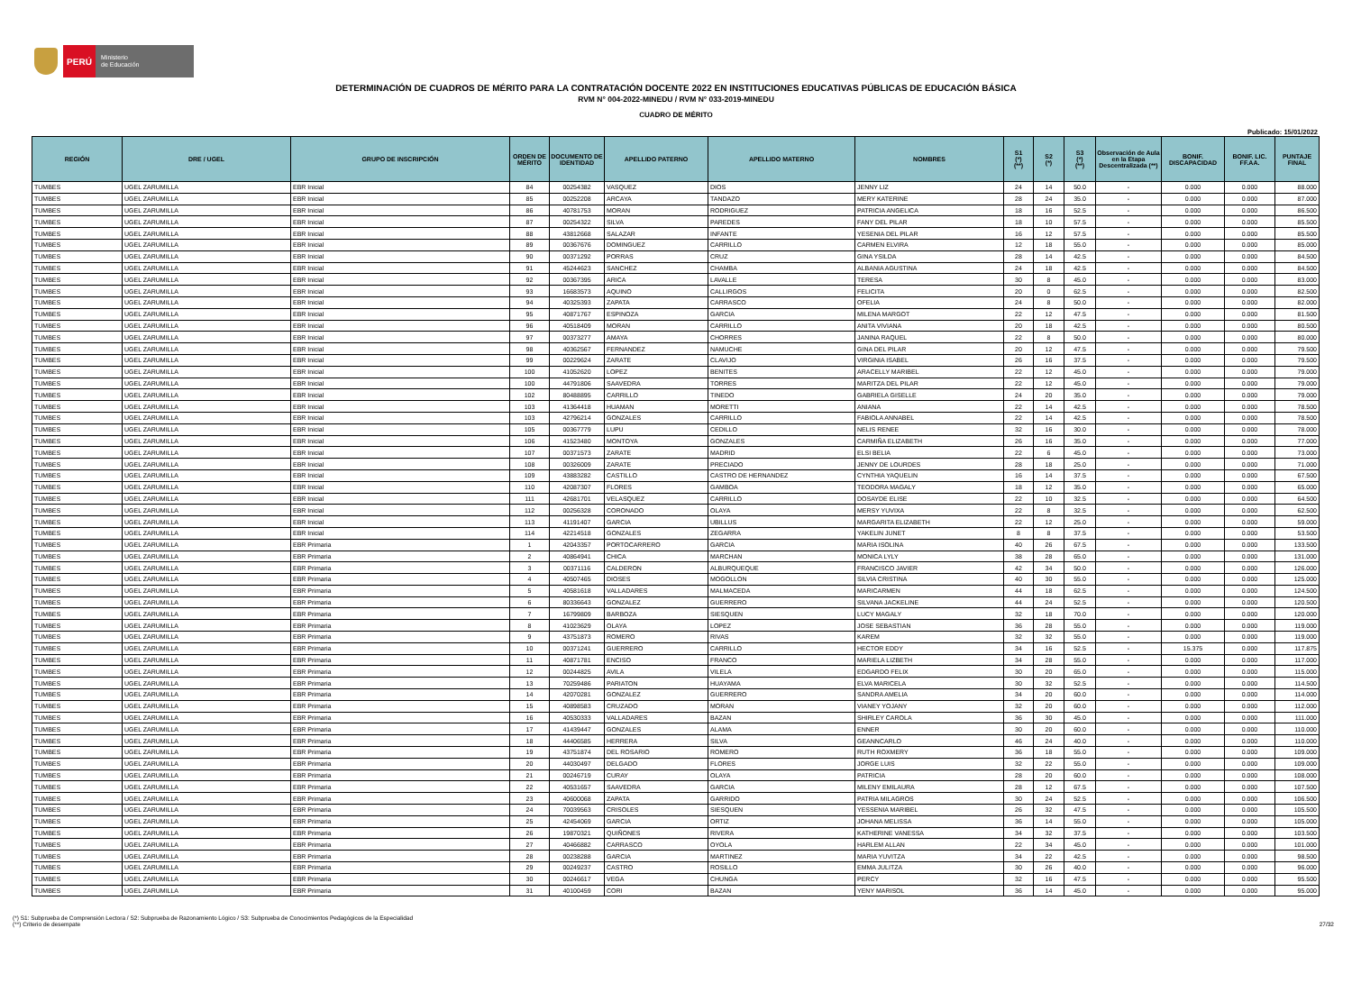PERÚ
Ministerio
de Educación
DETERMINACIÓN DE CUADROS DE MÉRITO PARA LA CONTRATACIÓN DOCENTE 2022 EN INSTITUCIONES EDUCATIVAS PÚBLICAS DE EDUCACIÓN BÁSICA
RVM N° 004-2022-MINEDU / RVM N° 033-2019-MINEDU
CUADRO DE MÉRITO
Publicado: 15/01/2022
| REGIÓN | DRE / UGEL | GRUPO DE INSCRIPCIÓN | ORDEN DE MÉRITO | DOCUMENTO DE IDENTIDAD | APELLIDO PATERNO | APELLIDO MATERNO | NOMBRES | S1 (*) (**) | S2 (*) | S3 (*) (**) | Observación de Aula en la Etapa Descentralizada (**) | BONIF. DISCAPACIDAD | BONIF. LIC. FF.AA. | PUNTAJE FINAL |
| --- | --- | --- | --- | --- | --- | --- | --- | --- | --- | --- | --- | --- | --- | --- |
| TUMBES | UGEL ZARUMILLA | EBR Inicial | 84 | 00254382 | VASQUEZ | DIOS | JENNY LIZ | 24 | 14 | 50.0 | - | 0.000 | 0.000 | 88.000 |
| TUMBES | UGEL ZARUMILLA | EBR Inicial | 85 | 00252208 | ARCAYA | TANDAZO | MERY KATERINE | 28 | 24 | 35.0 | - | 0.000 | 0.000 | 87.000 |
| TUMBES | UGEL ZARUMILLA | EBR Inicial | 86 | 40781753 | MORAN | RODRIGUEZ | PATRICIA ANGELICA | 18 | 16 | 52.5 | - | 0.000 | 0.000 | 86.500 |
| TUMBES | UGEL ZARUMILLA | EBR Inicial | 87 | 00254322 | SILVA | PAREDES | FANY DEL PILAR | 18 | 10 | 57.5 | - | 0.000 | 0.000 | 85.500 |
| TUMBES | UGEL ZARUMILLA | EBR Inicial | 88 | 43812668 | SALAZAR | INFANTE | YESENIA DEL PILAR | 16 | 12 | 57.5 | - | 0.000 | 0.000 | 85.500 |
| TUMBES | UGEL ZARUMILLA | EBR Inicial | 89 | 00367676 | DOMINGUEZ | CARRILLO | CARMEN ELVIRA | 12 | 18 | 55.0 | - | 0.000 | 0.000 | 85.000 |
| TUMBES | UGEL ZARUMILLA | EBR Inicial | 90 | 00371292 | PORRAS | CRUZ | GINA YSILDA | 28 | 14 | 42.5 | - | 0.000 | 0.000 | 84.500 |
| TUMBES | UGEL ZARUMILLA | EBR Inicial | 91 | 45244623 | SANCHEZ | CHAMBA | ALBANIA AGUSTINA | 24 | 18 | 42.5 | - | 0.000 | 0.000 | 84.500 |
| TUMBES | UGEL ZARUMILLA | EBR Inicial | 92 | 00367395 | ARICA | LAVALLE | TERESA | 30 | 8 | 45.0 | - | 0.000 | 0.000 | 83.000 |
| TUMBES | UGEL ZARUMILLA | EBR Inicial | 93 | 16683573 | AQUINO | CALLIRGOS | FELICITA | 20 | 0 | 62.5 | - | 0.000 | 0.000 | 82.500 |
| TUMBES | UGEL ZARUMILLA | EBR Inicial | 94 | 40325393 | ZAPATA | CARRASCO | OFELIA | 24 | 8 | 50.0 | - | 0.000 | 0.000 | 82.000 |
| TUMBES | UGEL ZARUMILLA | EBR Inicial | 95 | 40871767 | ESPINOZA | GARCIA | MILENA MARGOT | 22 | 12 | 47.5 | - | 0.000 | 0.000 | 81.500 |
| TUMBES | UGEL ZARUMILLA | EBR Inicial | 96 | 40518409 | MORAN | CARRILLO | ANITA VIVIANA | 20 | 18 | 42.5 | - | 0.000 | 0.000 | 80.500 |
| TUMBES | UGEL ZARUMILLA | EBR Inicial | 97 | 00373277 | AMAYA | CHORRES | JANINA RAQUEL | 22 | 8 | 50.0 | - | 0.000 | 0.000 | 80.000 |
| TUMBES | UGEL ZARUMILLA | EBR Inicial | 98 | 40362567 | FERNANDEZ | NAMUCHE | GINA DEL PILAR | 20 | 12 | 47.5 | - | 0.000 | 0.000 | 79.500 |
| TUMBES | UGEL ZARUMILLA | EBR Inicial | 99 | 00229624 | ZARATE | CLAVIJO | VIRGINIA ISABEL | 26 | 16 | 37.5 | - | 0.000 | 0.000 | 79.500 |
| TUMBES | UGEL ZARUMILLA | EBR Inicial | 100 | 41052620 | LOPEZ | BENITES | ARACELLY MARIBEL | 22 | 12 | 45.0 | - | 0.000 | 0.000 | 79.000 |
| TUMBES | UGEL ZARUMILLA | EBR Inicial | 100 | 44791806 | SAAVEDRA | TORRES | MARITZA DEL PILAR | 22 | 12 | 45.0 | - | 0.000 | 0.000 | 79.000 |
| TUMBES | UGEL ZARUMILLA | EBR Inicial | 102 | 80488895 | CARRILLO | TINEDO | GABRIELA GISELLE | 24 | 20 | 35.0 | - | 0.000 | 0.000 | 79.000 |
| TUMBES | UGEL ZARUMILLA | EBR Inicial | 103 | 41364418 | HUAMAN | MORETTI | ANIANA | 22 | 14 | 42.5 | - | 0.000 | 0.000 | 78.500 |
| TUMBES | UGEL ZARUMILLA | EBR Inicial | 103 | 42796214 | GONZALES | CARRILLO | FABIOLA ANNABEL | 22 | 14 | 42.5 | - | 0.000 | 0.000 | 78.500 |
| TUMBES | UGEL ZARUMILLA | EBR Inicial | 105 | 00367779 | LUPU | CEDILLO | NELIS RENEE | 32 | 16 | 30.0 | - | 0.000 | 0.000 | 78.000 |
| TUMBES | UGEL ZARUMILLA | EBR Inicial | 106 | 41523480 | MONTOYA | GONZALES | CARMIÑA ELIZABETH | 26 | 16 | 35.0 | - | 0.000 | 0.000 | 77.000 |
| TUMBES | UGEL ZARUMILLA | EBR Inicial | 107 | 00371573 | ZARATE | MADRID | ELSI BELIA | 22 | 6 | 45.0 | - | 0.000 | 0.000 | 73.000 |
| TUMBES | UGEL ZARUMILLA | EBR Inicial | 108 | 00326009 | ZARATE | PRECIADO | JENNY DE LOURDES | 28 | 18 | 25.0 | - | 0.000 | 0.000 | 71.000 |
| TUMBES | UGEL ZARUMILLA | EBR Inicial | 109 | 43883282 | CASTILLO | CASTRO DE HERNANDEZ | CYNTHIA YAQUELIN | 16 | 14 | 37.5 | - | 0.000 | 0.000 | 67.500 |
| TUMBES | UGEL ZARUMILLA | EBR Inicial | 110 | 42087307 | FLORES | GAMBOA | TEODORA MAGALY | 18 | 12 | 35.0 | - | 0.000 | 0.000 | 65.000 |
| TUMBES | UGEL ZARUMILLA | EBR Inicial | 111 | 42681701 | VELASQUEZ | CARRILLO | DOSAYDE ELISE | 22 | 10 | 32.5 | - | 0.000 | 0.000 | 64.500 |
| TUMBES | UGEL ZARUMILLA | EBR Inicial | 112 | 00256328 | CORONADO | OLAYA | MERSY YUVIXA | 22 | 8 | 32.5 | - | 0.000 | 0.000 | 62.500 |
| TUMBES | UGEL ZARUMILLA | EBR Inicial | 113 | 41191407 | GARCIA | UBILLUS | MARGARITA ELIZABETH | 22 | 12 | 25.0 | - | 0.000 | 0.000 | 59.000 |
| TUMBES | UGEL ZARUMILLA | EBR Inicial | 114 | 42214518 | GONZALES | ZEGARRA | YAKELIN JUNET | 8 | 8 | 37.5 | - | 0.000 | 0.000 | 53.500 |
| TUMBES | UGEL ZARUMILLA | EBR Primaria | 1 | 42043357 | PORTOCARRERO | GARCIA | MARIA ISOLINA | 40 | 26 | 67.5 | - | 0.000 | 0.000 | 133.500 |
| TUMBES | UGEL ZARUMILLA | EBR Primaria | 2 | 40864941 | CHICA | MARCHAN | MONICA LYLY | 38 | 28 | 65.0 | - | 0.000 | 0.000 | 131.000 |
| TUMBES | UGEL ZARUMILLA | EBR Primaria | 3 | 00371116 | CALDERON | ALBURQUEQUE | FRANCISCO JAVIER | 42 | 34 | 50.0 | - | 0.000 | 0.000 | 126.000 |
| TUMBES | UGEL ZARUMILLA | EBR Primaria | 4 | 40507465 | DIOSES | MOGOLLON | SILVIA CRISTINA | 40 | 30 | 55.0 | - | 0.000 | 0.000 | 125.000 |
| TUMBES | UGEL ZARUMILLA | EBR Primaria | 5 | 40581618 | VALLADARES | MALMACEDA | MARICARMEN | 44 | 18 | 62.5 | - | 0.000 | 0.000 | 124.500 |
| TUMBES | UGEL ZARUMILLA | EBR Primaria | 6 | 80336643 | GONZALEZ | GUERRERO | SILVANA JACKELINE | 44 | 24 | 52.5 | - | 0.000 | 0.000 | 120.500 |
| TUMBES | UGEL ZARUMILLA | EBR Primaria | 7 | 16799809 | BARBOZA | SIESQUEN | LUCY MAGALY | 32 | 18 | 70.0 | - | 0.000 | 0.000 | 120.000 |
| TUMBES | UGEL ZARUMILLA | EBR Primaria | 8 | 41023629 | OLAYA | LOPEZ | JOSE SEBASTIAN | 36 | 28 | 55.0 | - | 0.000 | 0.000 | 119.000 |
| TUMBES | UGEL ZARUMILLA | EBR Primaria | 9 | 43751873 | ROMERO | RIVAS | KAREM | 32 | 32 | 55.0 | - | 0.000 | 0.000 | 119.000 |
| TUMBES | UGEL ZARUMILLA | EBR Primaria | 10 | 00371241 | GUERRERO | CARRILLO | HECTOR EDDY | 34 | 16 | 52.5 | - | 15.375 | 0.000 | 117.875 |
| TUMBES | UGEL ZARUMILLA | EBR Primaria | 11 | 40871781 | ENCISO | FRANCO | MARIELA LIZBETH | 34 | 28 | 55.0 | - | 0.000 | 0.000 | 117.000 |
| TUMBES | UGEL ZARUMILLA | EBR Primaria | 12 | 00244825 | AVILA | VILELA | EDGARDO FELIX | 30 | 20 | 65.0 | - | 0.000 | 0.000 | 115.000 |
| TUMBES | UGEL ZARUMILLA | EBR Primaria | 13 | 70259486 | PARIATON | HUAYAMA | ELVA MARICELA | 30 | 32 | 52.5 | - | 0.000 | 0.000 | 114.500 |
| TUMBES | UGEL ZARUMILLA | EBR Primaria | 14 | 42070281 | GONZALEZ | GUERRERO | SANDRA AMELIA | 34 | 20 | 60.0 | - | 0.000 | 0.000 | 114.000 |
| TUMBES | UGEL ZARUMILLA | EBR Primaria | 15 | 40898583 | CRUZADO | MORAN | VIANEY YOJANY | 32 | 20 | 60.0 | - | 0.000 | 0.000 | 112.000 |
| TUMBES | UGEL ZARUMILLA | EBR Primaria | 16 | 40530333 | VALLADARES | BAZAN | SHIRLEY CAROLA | 36 | 30 | 45.0 | - | 0.000 | 0.000 | 111.000 |
| TUMBES | UGEL ZARUMILLA | EBR Primaria | 17 | 41439447 | GONZALES | ALAMA | ENNER | 30 | 20 | 60.0 | - | 0.000 | 0.000 | 110.000 |
| TUMBES | UGEL ZARUMILLA | EBR Primaria | 18 | 44406585 | HERRERA | SILVA | GEANNCARLO | 46 | 24 | 40.0 | - | 0.000 | 0.000 | 110.000 |
| TUMBES | UGEL ZARUMILLA | EBR Primaria | 19 | 43751874 | DEL ROSARIO | ROMERO | RUTH ROXMERY | 36 | 18 | 55.0 | - | 0.000 | 0.000 | 109.000 |
| TUMBES | UGEL ZARUMILLA | EBR Primaria | 20 | 44030497 | DELGADO | FLORES | JORGE LUIS | 32 | 22 | 55.0 | - | 0.000 | 0.000 | 109.000 |
| TUMBES | UGEL ZARUMILLA | EBR Primaria | 21 | 00246719 | CURAY | OLAYA | PATRICIA | 28 | 20 | 60.0 | - | 0.000 | 0.000 | 108.000 |
| TUMBES | UGEL ZARUMILLA | EBR Primaria | 22 | 40531657 | SAAVEDRA | GARCIA | MILENY EMILAURA | 28 | 12 | 67.5 | - | 0.000 | 0.000 | 107.500 |
| TUMBES | UGEL ZARUMILLA | EBR Primaria | 23 | 40600068 | ZAPATA | GARRIDO | PATRIA MILAGROS | 30 | 24 | 52.5 | - | 0.000 | 0.000 | 106.500 |
| TUMBES | UGEL ZARUMILLA | EBR Primaria | 24 | 70039563 | CRISOLES | SIESQUEN | YESSENIA MARIBEL | 26 | 32 | 47.5 | - | 0.000 | 0.000 | 105.500 |
| TUMBES | UGEL ZARUMILLA | EBR Primaria | 25 | 42454069 | GARCIA | ORTIZ | JOHANA MELISSA | 36 | 14 | 55.0 | - | 0.000 | 0.000 | 105.000 |
| TUMBES | UGEL ZARUMILLA | EBR Primaria | 26 | 19870321 | QUIÑONES | RIVERA | KATHERINE VANESSA | 34 | 32 | 37.5 | - | 0.000 | 0.000 | 103.500 |
| TUMBES | UGEL ZARUMILLA | EBR Primaria | 27 | 40466882 | CARRASCO | OYOLA | HARLEM ALLAN | 22 | 34 | 45.0 | - | 0.000 | 0.000 | 101.000 |
| TUMBES | UGEL ZARUMILLA | EBR Primaria | 28 | 00238288 | GARCIA | MARTINEZ | MARIA YUVITZA | 34 | 22 | 42.5 | - | 0.000 | 0.000 | 98.500 |
| TUMBES | UGEL ZARUMILLA | EBR Primaria | 29 | 00249237 | CASTRO | ROSILLO | EMMA JULITZA | 30 | 26 | 40.0 | - | 0.000 | 0.000 | 96.000 |
| TUMBES | UGEL ZARUMILLA | EBR Primaria | 30 | 00246617 | VEGA | CHUNGA | PERCY | 32 | 16 | 47.5 | - | 0.000 | 0.000 | 95.500 |
| TUMBES | UGEL ZARUMILLA | EBR Primaria | 31 | 40100459 | CORI | BAZAN | YENY MARISOL | 36 | 14 | 45.0 | - | 0.000 | 0.000 | 95.000 |
(*) S1: Subprueba de Comprensión Lectora / S2: Subprueba de Razonamiento Lógico / S3: Subprueba de Conocimientos Pedagógicos de la Especialidad
(**) Criterio de desempate
27/32